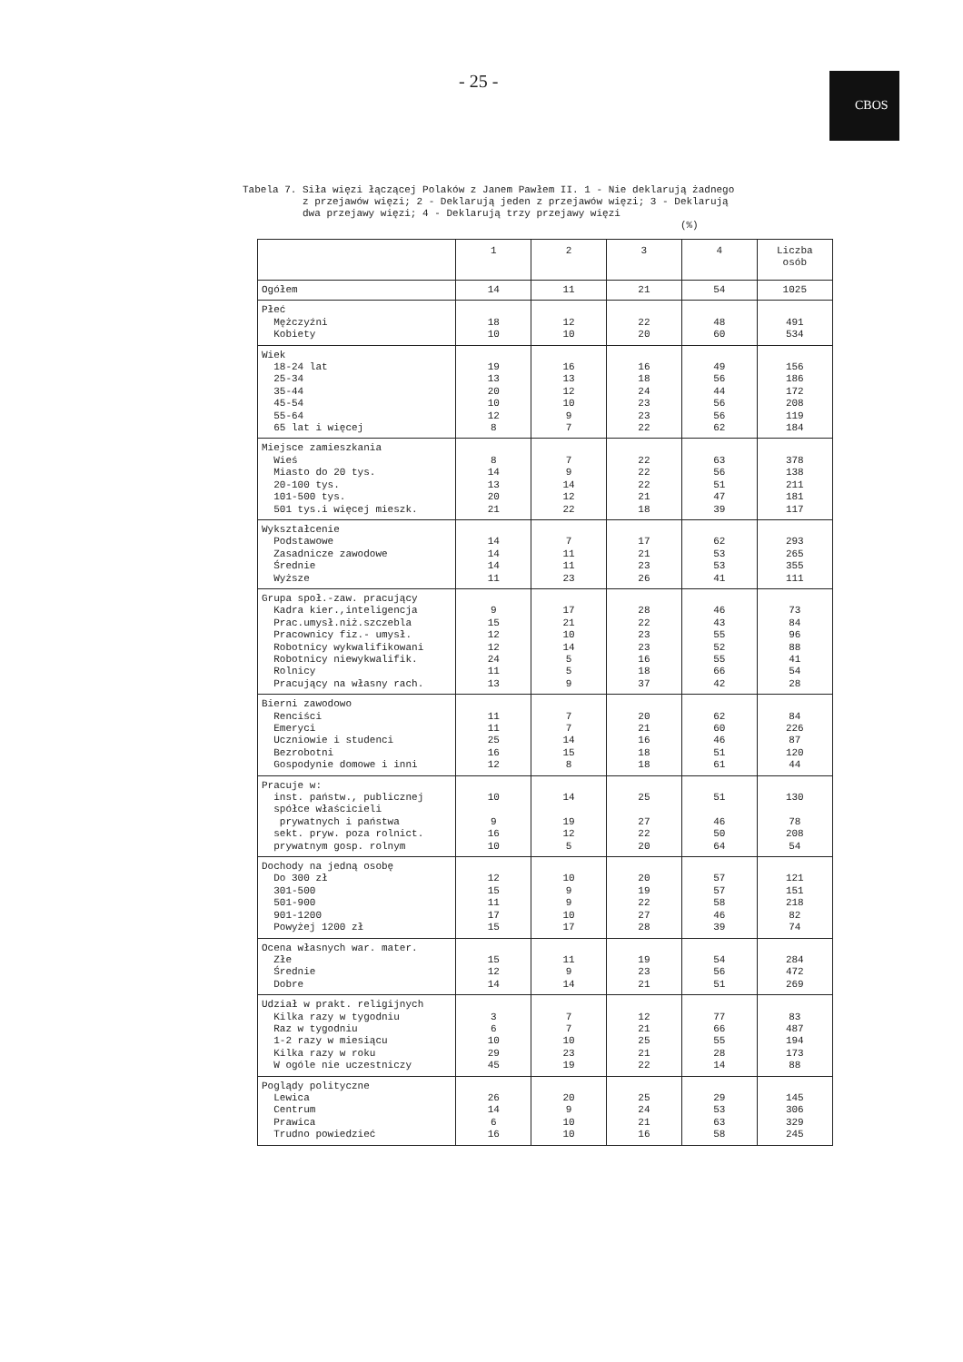- 25 - CBOS
Tabela 7. Siła więzi łączącej Polaków z Janem Pawłem II. 1 - Nie deklarują żadnego z przejawów więzi; 2 - Deklarują jeden z przejawów więzi; 3 - Deklarują dwa przejawy więzi; 4 - Deklarują trzy przejawy więzi (%)
| | 1 | 2 | 3 | 4 | Liczba osób |
| --- | --- | --- | --- | --- | --- |
| Ogółem | 14 | 11 | 21 | 54 | 1025 |
| Płeć Mężczyźni Kobiety | 18 10 | 12 10 | 22 20 | 48 60 | 491 534 |
| Wiek 18-24 lat 25-34 35-44 45-54 55-64 65 lat i więcej | 19 13 20 10 12 8 | 16 13 12 10 9 7 | 16 18 24 23 23 22 | 49 56 44 56 56 62 | 156 186 172 208 119 184 |
| Miejsce zamieszkania Wieś Miasto do 20 tys. 20-100 tys. 101-500 tys. 501 tys.i więcej mieszk. | 8 14 13 20 21 | 7 9 14 12 22 | 22 22 22 21 18 | 63 56 51 47 39 | 378 138 211 181 117 |
| Wykształcenie Podstawowe Zasadnicze zawodowe Średnie Wyższe | 14 14 14 11 | 7 11 11 23 | 17 21 23 26 | 62 53 53 41 | 293 265 355 111 |
| Grupa społ.-zaw. pracujący Kadra kier.,inteligencja Prac.umysł.niż.szczebla Pracownicy fiz.- umysł. Robotnicy wykwalifikowani Robotnicy niewykwalifik. Rolnicy Pracujący na własny rach. | 9 15 12 12 24 11 13 | 17 21 10 14 5 5 9 | 28 22 23 23 16 18 37 | 46 43 55 52 55 66 42 | 73 84 96 88 41 54 28 |
| Bierni zawodowo Renciści Emeryci Uczniowie i studenci Bezrobotni Gospodynie domowe i inni | 11 11 25 16 12 | 7 7 14 15 8 | 20 21 16 18 18 | 62 60 46 51 61 | 84 226 87 120 44 |
| Pracuje w: inst. państw., publicznej spółce właścicieli prywatnych i państwa sekt. pryw. poza rolnict. prywatnym gosp. rolnym | 10 9 16 10 | 14 19 12 5 | 25 27 22 20 | 51 46 50 64 | 130 78 208 54 |
| Dochody na jedną osobę Do 300 zł 301-500 501-900 901-1200 Powyżej 1200 zł | 12 15 11 17 15 | 10 9 9 10 17 | 20 19 22 27 28 | 57 57 58 46 39 | 121 151 218 82 74 |
| Ocena własnych war. mater. Złe Średnie Dobre | 15 12 14 | 11 9 14 | 19 23 21 | 54 56 51 | 284 472 269 |
| Udział w prakt. religijnych Kilka razy w tygodniu Raz w tygodniu 1-2 razy w miesiącu Kilka razy w roku W ogóle nie uczestniczy | 3 6 10 29 45 | 7 7 10 23 19 | 12 21 25 21 22 | 77 66 55 28 14 | 83 487 194 173 88 |
| Poglądy polityczne Lewica Centrum Prawica Trudno powiedzieć | 26 14 6 16 | 20 9 10 10 | 25 24 21 16 | 29 53 63 58 | 145 306 329 245 |